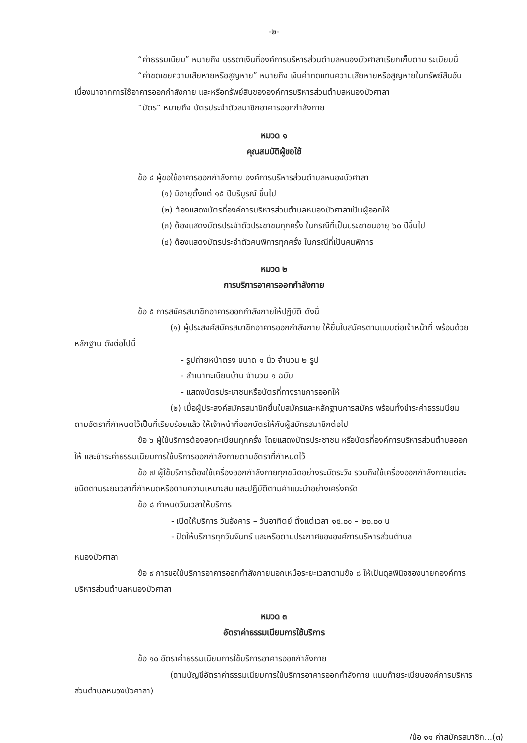-๒-
“ค่าธรรมเนียม” หมายถึง บรรดาเงินที่องค์การบริหารส่วนตำบลหนองบัวศาลาเรียกเก็บตาม ระเบียบนี้
“ค่าชดเชยความเสียหายหรือสูญหาย” หมายถึง เงินค่าทดแทนความเสียหายหรือสูญหายในทรัพย์สินอันเนื่องมาจากการใช้อาคารออกกำลังกาย และหรือทรัพย์สินขององค์การบริหารส่วนตำบลหนองบัวศาลา
“บัตร” หมายถึง บัตรประจำตัวสมาชิกอาคารออกกำลังกาย
หมวด ๑
คุณสมบัติผู้ขอใช้
ข้อ ๔ ผู้ขอใช้อาคารออกกำลังกาย องค์การบริหารส่วนตำบลหนองบัวศาลา
(๑) มีอายุตั้งแต่ ๑๕ ปีบริบูรณ์ ขึ้นไป
(๒) ต้องแสดงบัตรที่องค์การบริหารส่วนตำบลหนองบัวศาลาเป็นผู้ออกให้
(๓) ต้องแสดงบัตรประจำตัวประชาชนทุกครั้ง ในกรณีที่เป็นประชาชนอายุ ๖๐ ปีขึ้นไป
(๔) ต้องแสดงบัตรประจำตัวคนพิการทุกครั้ง ในกรณีที่เป็นคนพิการ
หมวด ๒
การบริการอาคารออกกำลังกาย
ข้อ ๕ การสมัครสมาชิกอาคารออกกำลังกายให้ปฏิบัติ ดังนี้
(๑) ผู้ประสงค์สมัครสมาชิกอาคารออกกำลังกาย ให้ยื่นใบสมัครตามแบบต่อเจ้าหน้าที่ พร้อมด้วยหลักฐาน ดังต่อไปนี้
- รูปถ่ายหน้าตรง ขนาด ๑ นิ้ว จำนวน ๒ รูป
- สำเนาทะเบียนบ้าน จำนวน ๑ ฉบับ
- แสดงบัตรประชาชนหรือบัตรที่ทางราชการออกให้
(๒) เมื่อผู้ประสงค์สมัครสมาชิกยื่นใบสมัครและหลักฐานการสมัคร พร้อมทั้งชำระค่าธรรมนียมตามอัตราที่กำหนดไว้เป็นที่เรียบร้อยแล้ว ให้เจ้าหน้าที่ออกบัตรให้กับผู้สมัครสมาชิกต่อไป
ข้อ ๖ ผู้ใช้บริการต้องลงทะเบียนทุกครั้ง โดยแสดงบัตรประชาชน หรือบัตรที่องค์การบริหารส่วนตำบลออกให้ และชำระค่าธรรมเนียมการใช้บริการออกกำลังกายตามอัตราที่กำหนดไว้
ข้อ ๗ ผู้ใช้บริการต้องใช้เครื่องออกกำลังกายทุกชนิดอย่างระมัดระวัง รวมถึงใช้เครื่องออกกำลังกายแต่ละชนิดตามระยะเวลาที่กำหนดหรือตามความเหมาะสม และปฏิบัติตามคำแนะนำอย่างเคร่งครัด
ข้อ ๘ กำหนดวันเวลาให้บริการ
- เปิดให้บริการ วันอังคาร – วันอาทิตย์ ตั้งแต่เวลา ๑๕.๐๐ – ๒๐.๐๐ น
- ปิดให้บริการทุกวันจันทร์ และหรือตามประกาศขององค์การบริหารส่วนตำบล
หนองบัวศาลา
ข้อ ๙ การขอใช้บริการอาคารออกกำลังกายนอกเหนือระยะเวลาตามข้อ ๘ ให้เป็นดุลพินิจของนายกองค์การบริหารส่วนตำบลหนองบัวศาลา
หมวด ๓
อัตราค่าธรรมเนียมการใช้บริการ
ข้อ ๑๐ อัตราค่าธรรมเนียมการใช้บริการอาคารออกกำลังกาย
(ตามบัญชีอัตราค่าธรรมเนียมการใช้บริการอาคารออกกำลังกาย แนบท้ายระเบียบองค์การบริหารส่วนตำบลหนองบัวศาลา)
/ข้อ ๑๑ ค่าสมัครสมาชิก...(๓)